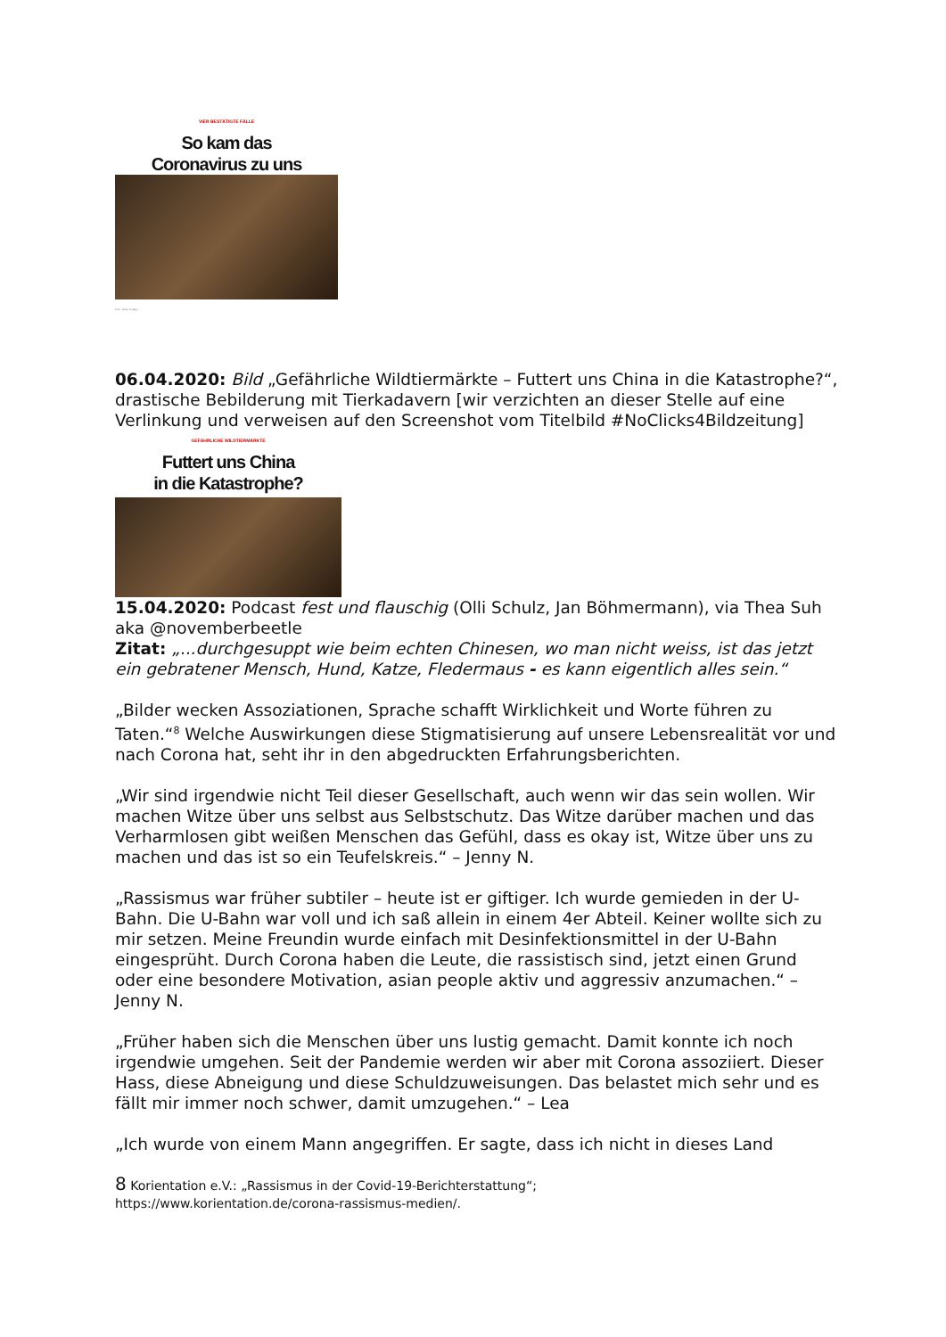VIER BESTÄTIGTE FÄLLE
So kam das
Coronavirus zu uns
Foto: Getty Images
06.04.2020: Bild „Gefährliche Wildtiermärkte – Futtert uns China in die Katastrophe?“, drastische Bebilderung mit Tierkadavern [wir verzichten an dieser Stelle auf eine Verlinkung und verweisen auf den Screenshot vom Titelbild #NoClicks4Bildzeitung]
GEFÄHRLICHE WILDTIERMÄRKTE
Futtert uns China
in die Katastrophe?
15.04.2020: Podcast fest und flauschig (Olli Schulz, Jan Böhmermann), via Thea Suh aka @novemberbeetle
Zitat: „...durchgesuppt wie beim echten Chinesen, wo man nicht weiss, ist das jetzt ein gebratener Mensch, Hund, Katze, Fledermaus - es kann eigentlich alles sein.“
„Bilder wecken Assoziationen, Sprache schafft Wirklichkeit und Worte führen zu Taten.“<sup>8</sup> Welche Auswirkungen diese Stigmatisierung auf unsere Lebensrealität vor und nach Corona hat, seht ihr in den abgedruckten Erfahrungsberichten.
„Wir sind irgendwie nicht Teil dieser Gesellschaft, auch wenn wir das sein wollen. Wir machen Witze über uns selbst aus Selbstschutz. Das Witze darüber machen und das Verharmlosen gibt weißen Menschen das Gefühl, dass es okay ist, Witze über uns zu machen und das ist so ein Teufelskreis.“ – Jenny N.
„Rassismus war früher subtiler – heute ist er giftiger. Ich wurde gemieden in der U-Bahn. Die U-Bahn war voll und ich saß allein in einem 4er Abteil. Keiner wollte sich zu mir setzen. Meine Freundin wurde einfach mit Desinfektionsmittel in der U-Bahn eingesprüht. Durch Corona haben die Leute, die rassistisch sind, jetzt einen Grund oder eine besondere Motivation, asian people aktiv und aggressiv anzumachen.“ – Jenny N.
„Früher haben sich die Menschen über uns lustig gemacht. Damit konnte ich noch irgendwie umgehen. Seit der Pandemie werden wir aber mit Corona assoziiert. Dieser Hass, diese Abneigung und diese Schuldzuweisungen. Das belastet mich sehr und es fällt mir immer noch schwer, damit umzugehen.“ – Lea
„Ich wurde von einem Mann angegriffen. Er sagte, dass ich nicht in dieses Land
8 Korientation e.V.: „Rassismus in der Covid-19-Berichterstattung“;
https://www.korientation.de/corona-rassismus-medien/.